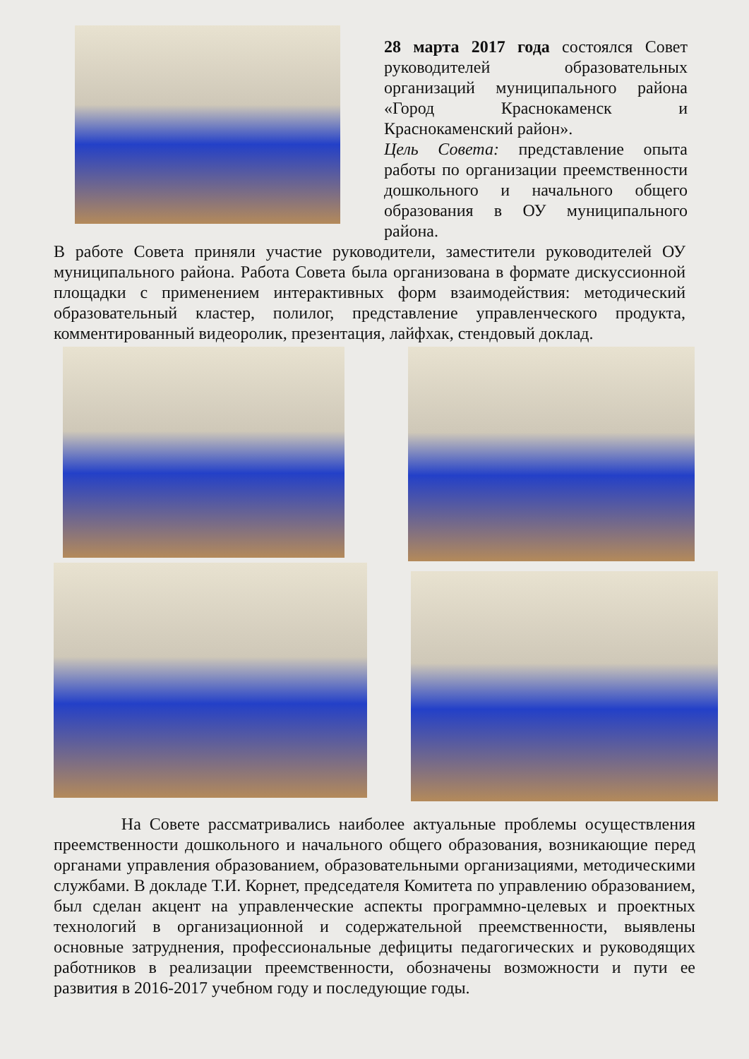28 марта 2017 года состоялся Совет руководителей образовательных организаций муниципального района «Город Краснокаменск и Краснокаменский район».
Цель Совета: представление опыта работы по организации преемственности дошкольного и начального общего образования в ОУ муниципального района.
В работе Совета приняли участие руководители, заместители руководителей ОУ муниципального района. Работа Совета была организована в формате дискуссионной площадки с применением интерактивных форм взаимодействия: методический образовательный кластер, полилог, представление управленческого продукта, комментированный видеоролик, презентация, лайфхак, стендовый доклад.
На Совете рассматривались наиболее актуальные проблемы осуществления преемственности дошкольного и начального общего образования, возникающие перед органами управления образованием, образовательными организациями, методическими службами. В докладе Т.И. Корнет, председателя Комитета по управлению образованием, был сделан акцент на управленческие аспекты программно-целевых и проектных технологий в организационной и содержательной преемственности, выявлены основные затруднения, профессиональные дефициты педагогических и руководящих работников в реализации преемственности, обозначены возможности и пути ее развития в 2016-2017 учебном году и последующие годы.